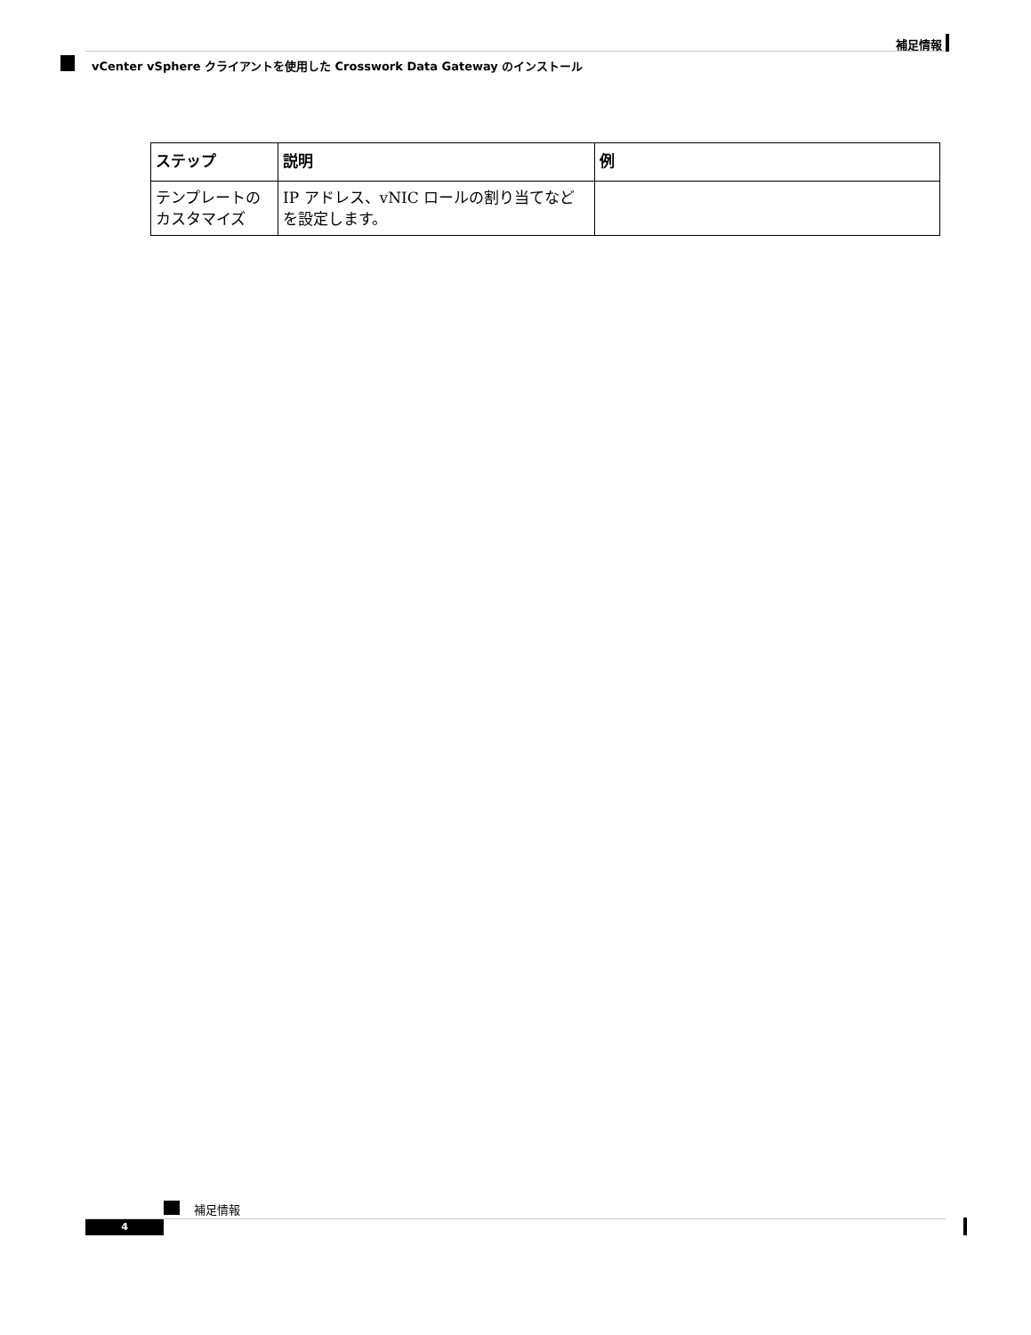補足情報
vCenter vSphere クライアントを使用した Crosswork Data Gateway のインストール
| ステップ | 説明 | 例 |
| --- | --- | --- |
| テンプレートのカスタマイズ | IP アドレス、vNIC ロールの割り当てなどを設定します。 | |
補足情報
4